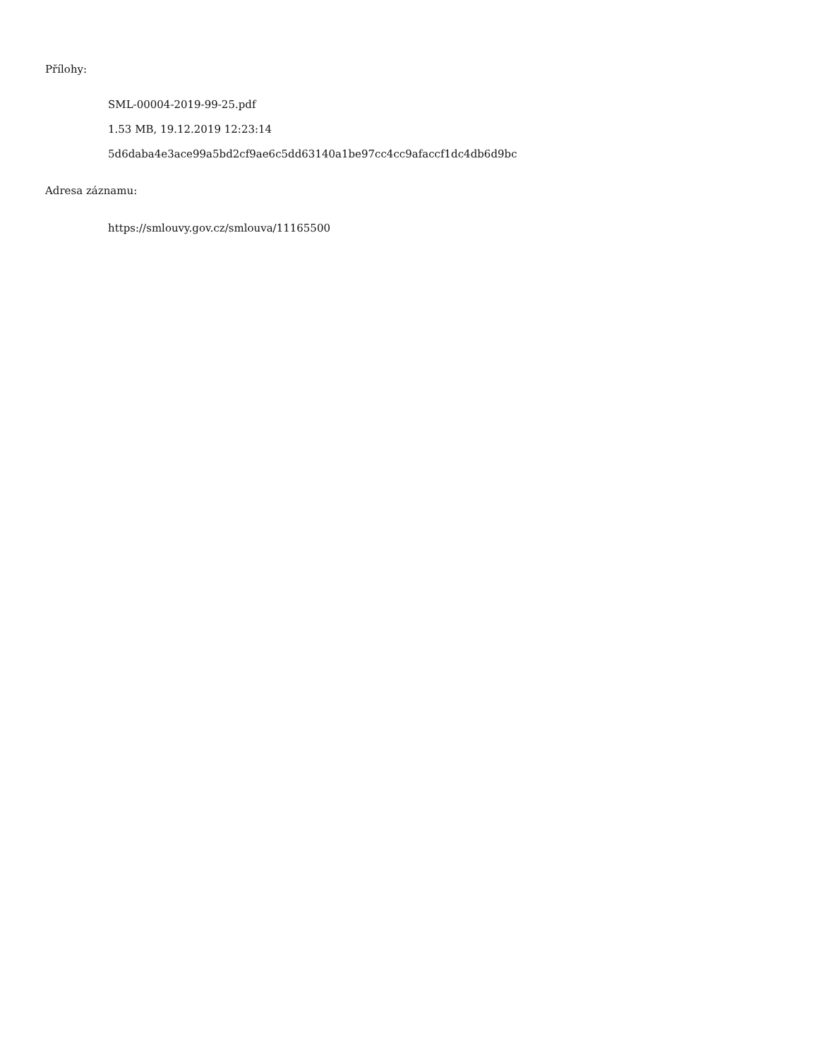Přílohy:
SML-00004-2019-99-25.pdf
1.53 MB, 19.12.2019 12:23:14
5d6daba4e3ace99a5bd2cf9ae6c5dd63140a1be97cc4cc9afaccf1dc4db6d9bc
Adresa záznamu:
https://smlouvy.gov.cz/smlouva/11165500